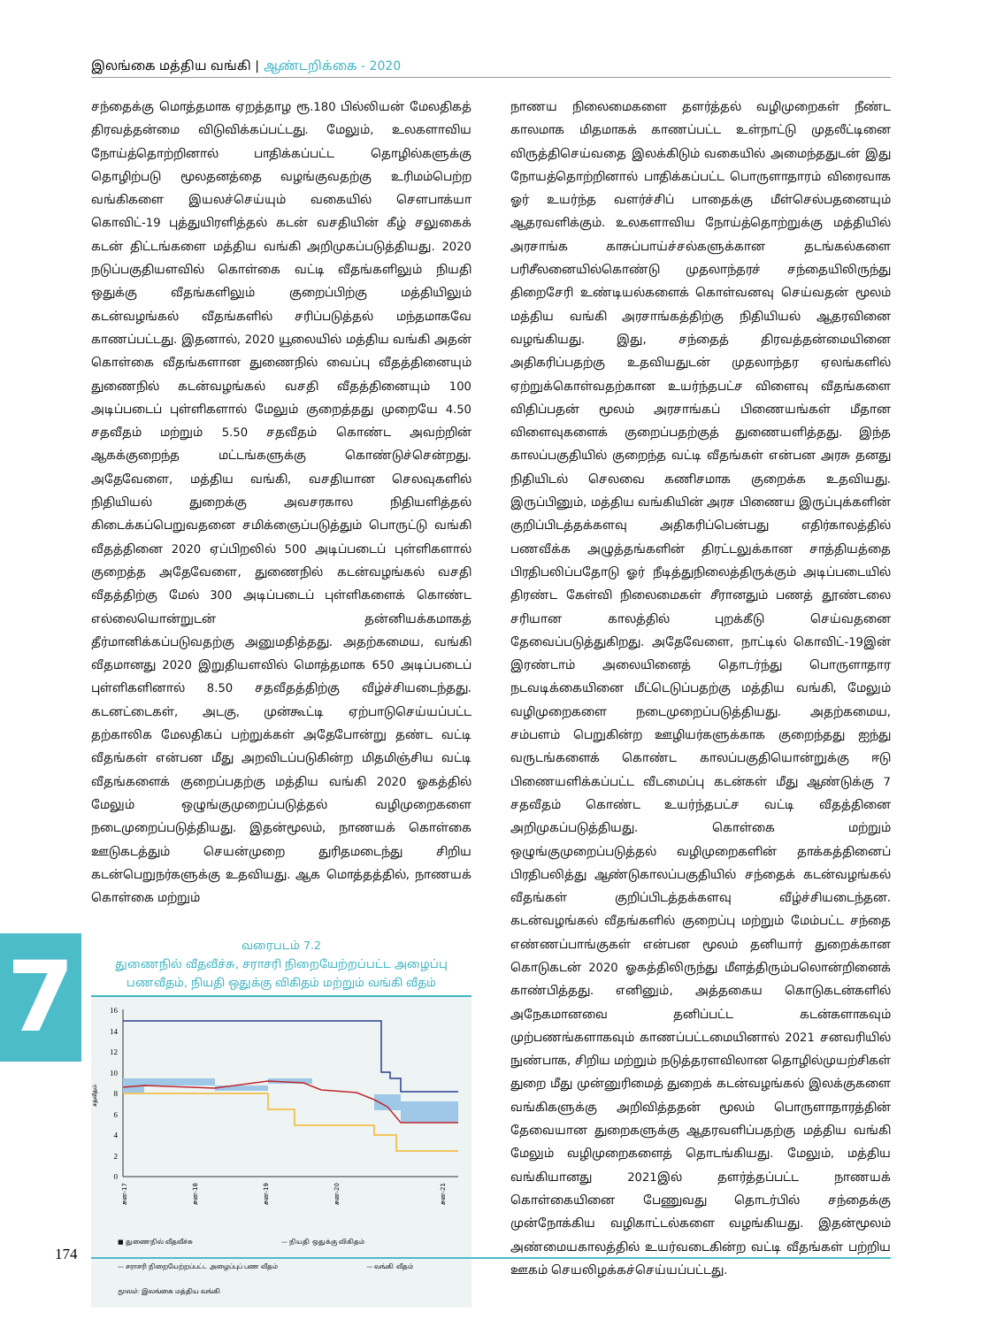இலங்கை மத்திய வங்கி | ஆண்டறிக்கை - 2020
7
சந்தைக்கு மொத்தமாக ஏறத்தாழ ரூ.180 பில்லியன் மேலதிகத் திரவத்தன்மை விடுவிக்கப்பட்டது. மேலும், உலகளாவிய நோய்த்தொற்றினால் பாதிக்கப்பட்ட தொழில்களுக்கு தொழிற்படு மூலதனத்தை வழங்குவதற்கு உரிமம்பெற்ற வங்கிகளை இயலச்செய்யும் வகையில் சௌபாக்யா கொவிட்-19 புத்துயிரளித்தல் கடன் வசதியின் கீழ் சலுகைக் கடன் திட்டங்களை மத்திய வங்கி அறிமுகப்படுத்தியது. 2020 நடுப்பகுதியளவில் கொள்கை வட்டி வீதங்களிலும் நியதி ஒதுக்கு வீதங்களிலும் குறைப்பிற்கு மத்தியிலும் கடன்வழங்கல் வீதங்களில் சரிப்படுத்தல் மந்தமாகவே காணப்பட்டது. இதனால், 2020 யூலையில் மத்திய வங்கி அதன் கொள்கை வீதங்களான துணைநில் வைப்பு வீதத்தினையும் துணைநில் கடன்வழங்கல் வசதி வீதத்தினையும் 100 அடிப்படைப் புள்ளிகளால் மேலும் குறைத்தது முறையே 4.50 சதவீதம் மற்றும் 5.50 சதவீதம் கொண்ட அவற்றின் ஆகக்குறைந்த மட்டங்களுக்கு கொண்டுச்சென்றது. அதேவேளை, மத்திய வங்கி, வசதியான செலவுகளில் நிதியியல் துறைக்கு அவசரகால நிதியளித்தல் கிடைக்கப்பெறுவதனை சமிக்ஞைப்படுத்தும் பொருட்டு வங்கி வீதத்தினை 2020 ஏப்பிறலில் 500 அடிப்படைப் புள்ளிகளால் குறைத்த அதேவேளை, துணைநில் கடன்வழங்கல் வசதி வீதத்திற்கு மேல் 300 அடிப்படைப் புள்ளிகளைக் கொண்ட எல்லையொன்றுடன் தன்னியக்கமாகத் தீர்மானிக்கப்படுவதற்கு அனுமதித்தது. அதற்கமைய, வங்கி வீதமானது 2020 இறுதியளவில் மொத்தமாக 650 அடிப்படைப் புள்ளிகளினால் 8.50 சதவீதத்திற்கு வீழ்ச்சியடைந்தது. கடனட்டைகள், அடகு, முன்கூட்டி ஏற்பாடுசெய்யப்பட்ட தற்காலிக மேலதிகப் பற்றுக்கள் அதேபோன்று தண்ட வட்டி வீதங்கள் என்பன மீது அறவிடப்படுகின்ற மிதமிஞ்சிய வட்டி வீதங்களைக் குறைப்பதற்கு மத்திய வங்கி 2020 ஓகத்தில் மேலும் ஒழுங்குமுறைப்படுத்தல் வழிமுறைகளை நடைமுறைப்படுத்தியது. இதன்மூலம், நாணயக் கொள்கை ஊடுகடத்தும் செயன்முறை துரிதமடைந்து சிறிய கடன்பெறுநர்களுக்கு உதவியது. ஆக மொத்தத்தில், நாணயக் கொள்கை மற்றும்
வரைபடம் 7.2
துணைநில் வீதவீச்சு, சராசரி நிறையேற்றப்பட்ட அழைப்பு பணவீதம், நியதி ஒதுக்கு விகிதம் மற்றும் வங்கி வீதம்
சதவீதம்
16
14
12
10
8
6
4
2
0
சன-17
சன-18
சன-19
சன-20
சன-21
■ துணைநில் வீதவீச்சு — நியதி ஒதுக்கு விகிதம் — சராசரி நிறையேற்றப்பட்ட அழைப்புப் பண வீதம் — வங்கி வீதம் மூலம்: இலங்கை மத்திய வங்கி
நாணய நிலைமைகளை தளர்த்தல் வழிமுறைகள் நீண்ட காலமாக மிதமாகக் காணப்பட்ட உள்நாட்டு முதலீட்டினை விருத்திசெய்வதை இலக்கிடும் வகையில் அமைந்ததுடன் இது நோயத்தொற்றினால் பாதிக்கப்பட்ட பொருளாதாரம் விரைவாக ஓர் உயர்ந்த வளர்ச்சிப் பாதைக்கு மீள்செல்பதனையும் ஆதரவளிக்கும். உலகளாவிய நோய்த்தொற்றுக்கு மத்தியில் அரசாங்க காசுப்பாய்ச்சல்களுக்கான தடங்கல்களை பரிசீலனையில்கொண்டு முதலாந்தரச் சந்தையிலிருந்து திறைசேரி உண்டியல்களைக் கொள்வனவு செய்வதன் மூலம் மத்திய வங்கி அரசாங்கத்திற்கு நிதியியல் ஆதரவினை வழங்கியது. இது, சந்தைத் திரவத்தன்மையினை அதிகரிப்பதற்கு உதவியதுடன் முதலாந்தர ஏலங்களில் ஏற்றுக்கொள்வதற்கான உயர்ந்தபட்ச விளைவு வீதங்களை விதிப்பதன் மூலம் அரசாங்கப் பிணையங்கள் மீதான விளைவுகளைக் குறைப்பதற்குத் துணையளித்தது. இந்த காலப்பகுதியில் குறைந்த வட்டி வீதங்கள் என்பன அரசு தனது நிதியிடல் செலவை கணிசமாக குறைக்க உதவியது. இருப்பினும், மத்திய வங்கியின் அரச பிணைய இருப்புக்களின் குறிப்பிடத்தக்களவு அதிகரிப்பென்பது எதிர்காலத்தில் பணவீக்க அழுத்தங்களின் திரட்டலுக்கான சாத்தியத்தை பிரதிபலிப்பதோடு ஓர் நீடித்துநிலைத்திருக்கும் அடிப்படையில் திரண்ட கேள்வி நிலைமைகள் சீரானதும் பணத் தூண்டலை சரியான காலத்தில் புறக்கீடு செய்வதனை தேவைப்படுத்துகிறது. அதேவேளை, நாட்டில் கொவிட்-19இன் இரண்டாம் அலையினைத் தொடர்ந்து பொருளாதார நடவடிக்கையினை மீட்டெடுப்பதற்கு மத்திய வங்கி, மேலும் வழிமுறைகளை நடைமுறைப்படுத்தியது. அதற்கமைய, சம்பளம் பெறுகின்ற ஊழியர்களுக்காக குறைந்தது ஐந்து வருடங்களைக் கொண்ட காலப்பகுதியொன்றுக்கு ஈடு பிணையளிக்கப்பட்ட வீடமைப்பு கடன்கள் மீது ஆண்டுக்கு 7 சதவீதம் கொண்ட உயர்ந்தபட்ச வட்டி வீதத்தினை அறிமுகப்படுத்தியது. கொள்கை மற்றும் ஒழுங்குமுறைப்படுத்தல் வழிமுறைகளின் தாக்கத்தினைப் பிரதிபலித்து ஆண்டுகாலப்பகுதியில் சந்தைக் கடன்வழங்கல் வீதங்கள் குறிப்பிடத்தக்களவு வீழ்ச்சியடைந்தன. கடன்வழங்கல் வீதங்களில் குறைப்பு மற்றும் மேம்பட்ட சந்தை எண்ணப்பாங்குகள் என்பன மூலம் தனியார் துறைக்கான கொடுகடன் 2020 ஓகத்திலிருந்து மீளத்திரும்பலொன்றினைக் காண்பித்தது. எனினும், அத்தகைய கொடுகடன்களில் அநேகமானவை தனிப்பட்ட கடன்களாகவும் முற்பணங்களாகவும் காணப்பட்டமையினால் 2021 சனவரியில் நுண்பாக, சிறிய மற்றும் நடுத்தரளவிலான தொழில்முயற்சிகள் துறை மீது முன்னுரிமைத் துறைக் கடன்வழங்கல் இலக்குகளை வங்கிகளுக்கு அறிவித்ததன் மூலம் பொருளாதாரத்தின் தேவையான துறைகளுக்கு ஆதரவளிப்பதற்கு மத்திய வங்கி மேலும் வழிமுறைகளைத் தொடங்கியது. மேலும், மத்திய வங்கியானது 2021இல் தளர்த்தப்பட்ட நாணயக் கொள்கையினை பேணுவது தொடர்பில் சந்தைக்கு முன்நோக்கிய வழிகாட்டல்களை வழங்கியது. இதன்மூலம் அண்மையகாலத்தில் உயர்வடைகின்ற வட்டி வீதங்கள் பற்றிய ஊகம் செயலிழக்கச்செய்யப்பட்டது.
174